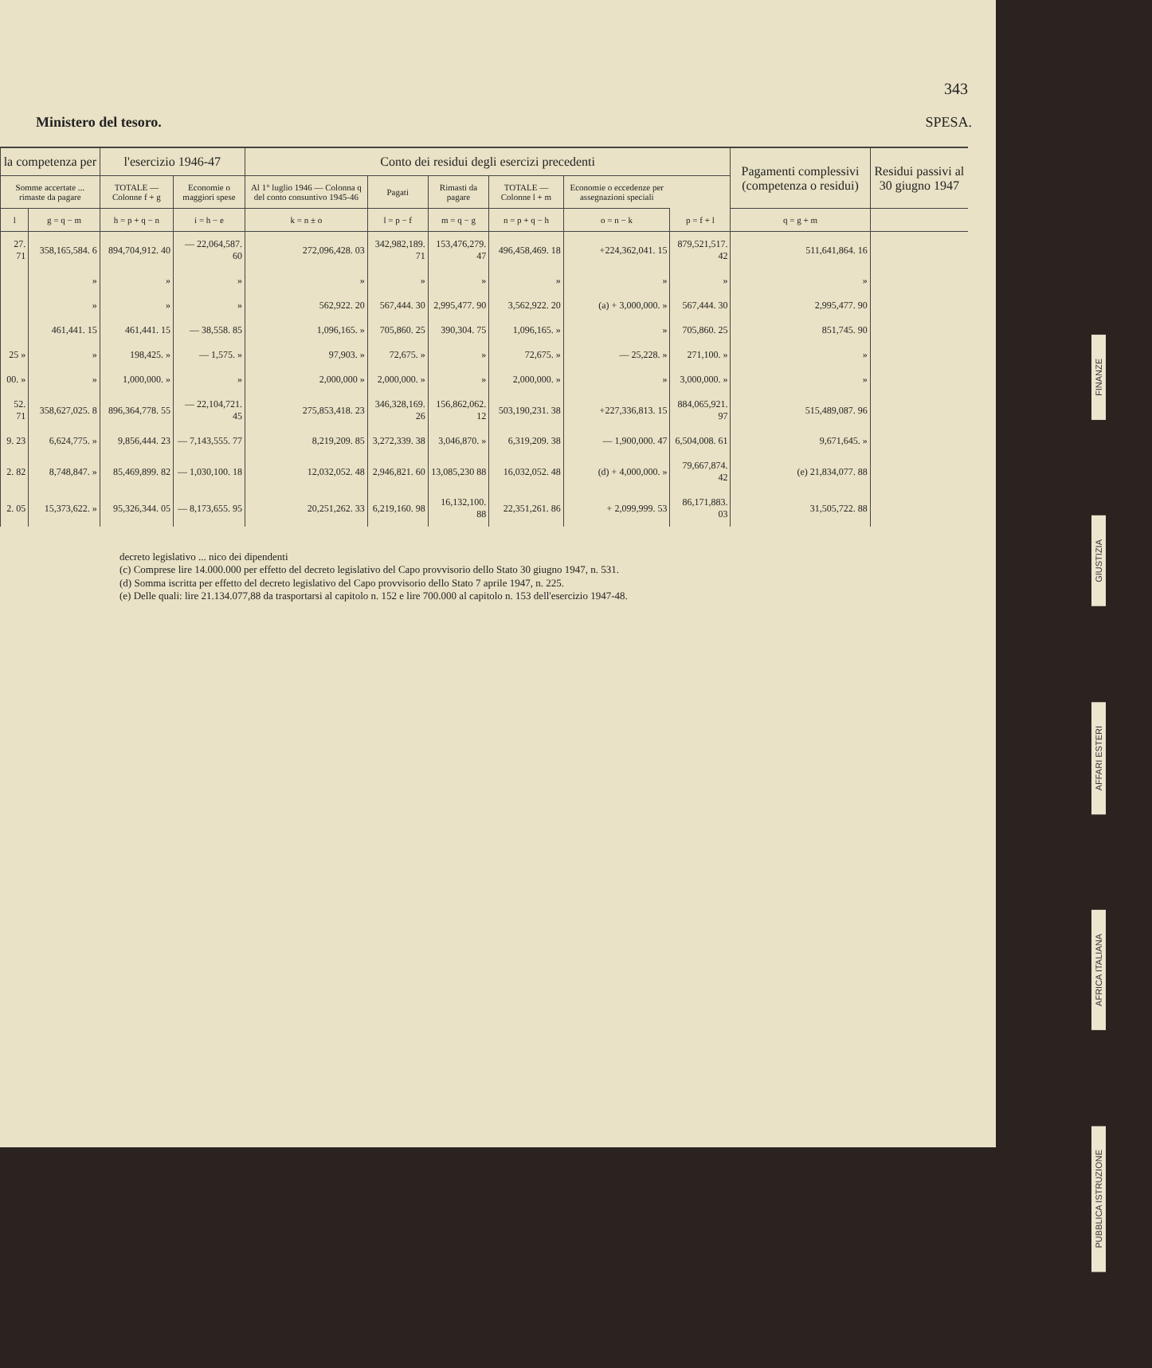343
Ministero del tesoro. SPESA.
| la competenza per | | l'esercizio 1946-47 | | Conto dei residui degli esercizi precedenti | | | | | | Pagamenti complessivi (competenza o residui) | Residui passivi al 30 giugno 1947 |
| --- | --- | --- | --- | --- | --- | --- | --- | --- | --- | --- | --- |
| Somme accertate ... rimaste da pagare | | TOTALE — Colonne f + g | Economie o maggiori spese | Al 1° luglio 1946 — Colonna q del conto consuntivo 1945-46 | Pagati | Rimasti da pagare | TOTALE — Colonne l + m | Economie o eccedenze per assegnazioni speciali | | | |
| l | g = q − m | h = p + q − n | i = h − e | k = n ± o | l = p − f | m = q − g | n = p + q − h | o = n − k | p = f + l | q = g + m | |
| 27. 71 | 358,165,584. 6 | 894,704,912. 40 | — 22,064,587. 60 | 272,096,428. 03 | 342,982,189. 71 | 153,476,279. 47 | 496,458,469. 18 | +224,362,041. 15 | 879,521,517. 42 | 511,641,864. 16 | |
| | » | » | » | » | » | » | » | » | » | » | |
| | » | » | » | 562,922. 20 | 567,444. 30 | 2,995,477. 90 | 3,562,922. 20 | (a) + 3,000,000. » | 567,444. 30 | 2,995,477. 90 | |
| | 461,441. 15 | 461,441. 15 | — 38,558. 85 | 1,096,165. » | 705,860. 25 | 390,304. 75 | 1,096,165. » | » | 705,860. 25 | 851,745. 90 | |
| 25 » | » | 198,425. » | — 1,575. » | 97,903. » | 72,675. » | » | 72,675. » | — 25,228. » | 271,100. » | » | |
| 00. » | » | 1,000,000. » | » | 2,000,000 » | 2,000,000. » | » | 2,000,000. » | » | 3,000,000. » | » | |
| 52. 71 | 358,627,025. 8 | 896,364,778. 55 | — 22,104,721. 45 | 275,853,418. 23 | 346,328,169. 26 | 156,862,062. 12 | 503,190,231. 38 | +227,336,813. 15 | 884,065,921. 97 | 515,489,087. 96 | |
| 9. 23 | 6,624,775. » | 9,856,444. 23 | — 7,143,555. 77 | 8,219,209. 85 | 3,272,339. 38 | 3,046,870. » | 6,319,209. 38 | — 1,900,000. 47 | 6,504,008. 61 | 9,671,645. » | |
| 2. 82 | 8,748,847. » | 85,469,899. 82 | — 1,030,100. 18 | 12,032,052. 48 | 2,946,821. 60 | 13,085,230 88 | 16,032,052. 48 | (d) + 4,000,000. » | 79,667,874. 42 | (e) 21,834,077. 88 | |
| 2. 05 | 15,373,622. » | 95,326,344. 05 | — 8,173,655. 95 | 20,251,262. 33 | 6,219,160. 98 | 16,132,100. 88 | 22,351,261. 86 | + 2,099,999. 53 | 86,171,883. 03 | 31,505,722. 88 | |
decreto legislativo ... nico dei dipendenti
(c) Comprese lire 14.000.000 per effetto del decreto legislativo del Capo provvisorio dello Stato 30 giugno 1947, n. 531.
(d) Somma iscritta per effetto del decreto legislativo del Capo provvisorio dello Stato 7 aprile 1947, n. 225.
(e) Delle quali: lire 21.134.077,88 da trasportarsi al capitolo n. 152 e lire 700.000 al capitolo n. 153 dell'esercizio 1947-48.
FINANZE
GIUSTIZIA
AFFARI ESTERI
AFRICA ITALIANA
PUBBLICA ISTRUZIONE